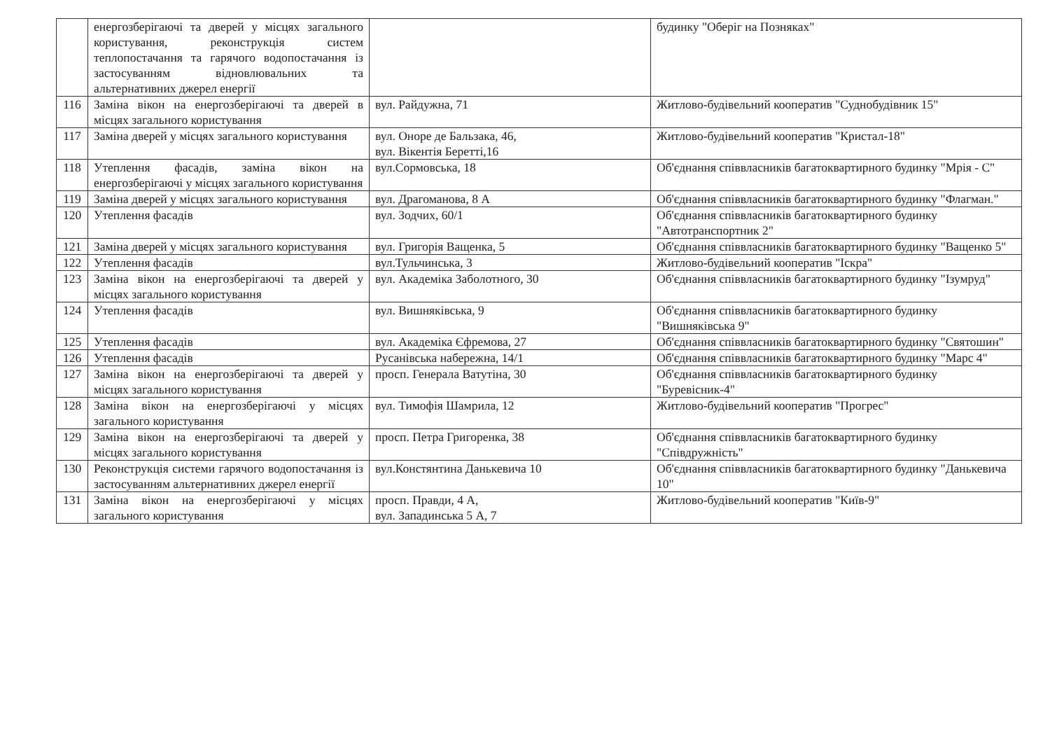| | енергозберігаючі та дверей у місцях загального користування, реконструкція систем теплопостачання та гарячого водопостачання із застосуванням відновлювальних та альтернативних джерел енергії | | будинку "Оберіг на Позняках" |
| 116 | Заміна вікон на енергозберігаючі та дверей в місцях загального користування | вул. Райдужна, 71 | Житлово-будівельний кооператив "Суднобудівник 15" |
| 117 | Заміна дверей у місцях загального користування | вул. Оноре де Бальзака, 46, вул. Вікентія Беретті,16 | Житлово-будівельний кооператив "Кристал-18" |
| 118 | Утеплення фасадів, заміна вікон на енергозберігаючі у місцях загального користування | вул.Сормовська, 18 | Об'єднання співвласників багатоквартирного будинку "Мрія - С" |
| 119 | Заміна дверей у місцях загального користування | вул. Драгоманова, 8 А | Об'єднання співвласників багатоквартирного будинку "Флагман." |
| 120 | Утеплення фасадів | вул. Зодчих, 60/1 | Об'єднання співвласників багатоквартирного будинку "Автотранспортник 2" |
| 121 | Заміна дверей у місцях загального користування | вул. Григорія Ващенка, 5 | Об'єднання співвласників багатоквартирного будинку "Ващенко 5" |
| 122 | Утеплення фасадів | вул.Тульчинська, 3 | Житлово-будівельний кооператив "Іскра" |
| 123 | Заміна вікон на енергозберігаючі та дверей у місцях загального користування | вул. Академіка Заболотного, 30 | Об'єднання співвласників багатоквартирного будинку "Ізумруд" |
| 124 | Утеплення фасадів | вул. Вишняківська, 9 | Об'єднання співвласників багатоквартирного будинку "Вишняківська 9" |
| 125 | Утеплення фасадів | вул. Академіка Єфремова, 27 | Об'єднання співвласників багатоквартирного будинку "Святошин" |
| 126 | Утеплення фасадів | Русанівська набережна, 14/1 | Об'єднання співвласників багатоквартирного будинку "Марс 4" |
| 127 | Заміна вікон на енергозберігаючі та дверей у місцях загального користування | просп. Генерала Ватутіна, 30 | Об'єднання співвласників багатоквартирного будинку "Буревісник-4" |
| 128 | Заміна вікон на енергозберігаючі у місцях загального користування | вул. Тимофія Шамрила, 12 | Житлово-будівельний кооператив "Прогрес" |
| 129 | Заміна вікон на енергозберігаючі та дверей у місцях загального користування | просп. Петра Григоренка, 38 | Об'єднання співвласників багатоквартирного будинку "Співдружність" |
| 130 | Реконструкція системи гарячого водопостачання із застосуванням альтернативних джерел енергії | вул.Констянтина Данькевича 10 | Об'єднання співвласників багатоквартирного будинку "Данькевича 10" |
| 131 | Заміна вікон на енергозберігаючі у місцях загального користування | просп. Правди, 4 А, вул. Западинська 5 А, 7 | Житлово-будівельний кооператив "Київ-9" |